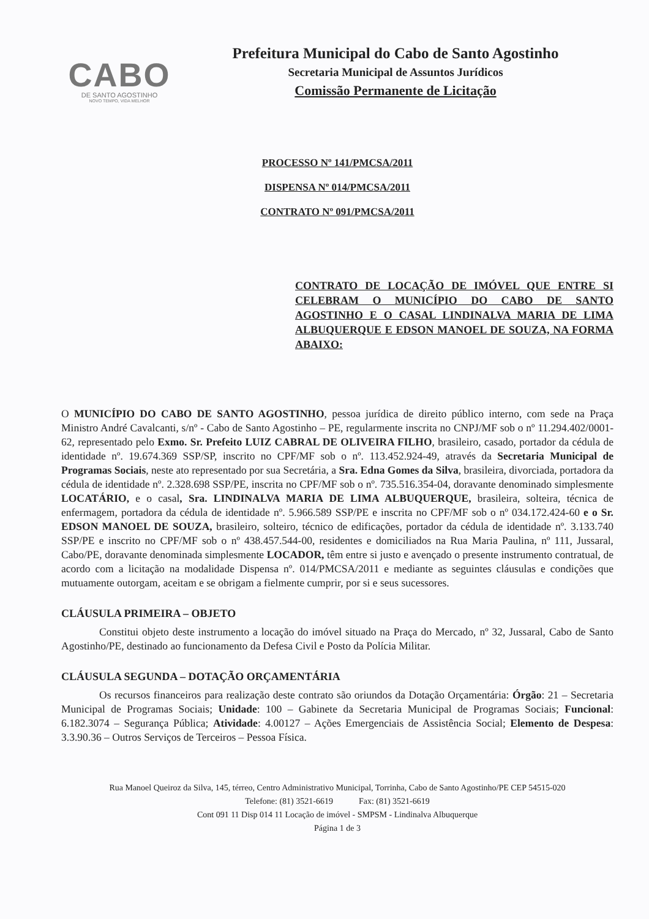CABO
DE SANTO AGOSTINHO
NOVO TEMPO, VIDA MELHOR
Prefeitura Municipal do Cabo de Santo Agostinho
Secretaria Municipal de Assuntos Jurídicos
Comissão Permanente de Licitação
PROCESSO Nº 141/PMCSA/2011
DISPENSA Nº 014/PMCSA/2011
CONTRATO Nº 091/PMCSA/2011
CONTRATO DE LOCAÇÃO DE IMÓVEL QUE ENTRE SI CELEBRAM O MUNICÍPIO DO CABO DE SANTO AGOSTINHO E O CASAL LINDINALVA MARIA DE LIMA ALBUQUERQUE E EDSON MANOEL DE SOUZA, NA FORMA ABAIXO:
O MUNICÍPIO DO CABO DE SANTO AGOSTINHO, pessoa jurídica de direito público interno, com sede na Praça Ministro André Cavalcanti, s/nº - Cabo de Santo Agostinho – PE, regularmente inscrita no CNPJ/MF sob o nº 11.294.402/0001-62, representado pelo Exmo. Sr. Prefeito LUIZ CABRAL DE OLIVEIRA FILHO, brasileiro, casado, portador da cédula de identidade nº. 19.674.369 SSP/SP, inscrito no CPF/MF sob o nº. 113.452.924-49, através da Secretaria Municipal de Programas Sociais, neste ato representado por sua Secretária, a Sra. Edna Gomes da Silva, brasileira, divorciada, portadora da cédula de identidade nº. 2.328.698 SSP/PE, inscrita no CPF/MF sob o nº. 735.516.354-04, doravante denominado simplesmente LOCATÁRIO, e o casal, Sra. LINDINALVA MARIA DE LIMA ALBUQUERQUE, brasileira, solteira, técnica de enfermagem, portadora da cédula de identidade nº. 5.966.589 SSP/PE e inscrita no CPF/MF sob o nº 034.172.424-60 e o Sr. EDSON MANOEL DE SOUZA, brasileiro, solteiro, técnico de edificações, portador da cédula de identidade nº. 3.133.740 SSP/PE e inscrito no CPF/MF sob o nº 438.457.544-00, residentes e domiciliados na Rua Maria Paulina, nº 111, Jussaral, Cabo/PE, doravante denominada simplesmente LOCADOR, têm entre si justo e avençado o presente instrumento contratual, de acordo com a licitação na modalidade Dispensa nº. 014/PMCSA/2011 e mediante as seguintes cláusulas e condições que mutuamente outorgam, aceitam e se obrigam a fielmente cumprir, por si e seus sucessores.
CLÁUSULA PRIMEIRA – OBJETO
Constitui objeto deste instrumento a locação do imóvel situado na Praça do Mercado, nº 32, Jussaral, Cabo de Santo Agostinho/PE, destinado ao funcionamento da Defesa Civil e Posto da Polícia Militar.
CLÁUSULA SEGUNDA – DOTAÇÃO ORÇAMENTÁRIA
Os recursos financeiros para realização deste contrato são oriundos da Dotação Orçamentária: Órgão: 21 – Secretaria Municipal de Programas Sociais; Unidade: 100 – Gabinete da Secretaria Municipal de Programas Sociais; Funcional: 6.182.3074 – Segurança Pública; Atividade: 4.00127 – Ações Emergenciais de Assistência Social; Elemento de Despesa: 3.3.90.36 – Outros Serviços de Terceiros – Pessoa Física.
Rua Manoel Queiroz da Silva, 145, térreo, Centro Administrativo Municipal, Torrinha, Cabo de Santo Agostinho/PE CEP 54515-020
Telefone: (81) 3521-6619 Fax: (81) 3521-6619
Cont 091 11 Disp 014 11 Locação de imóvel - SMPSM - Lindinalva Albuquerque
Página 1 de 3